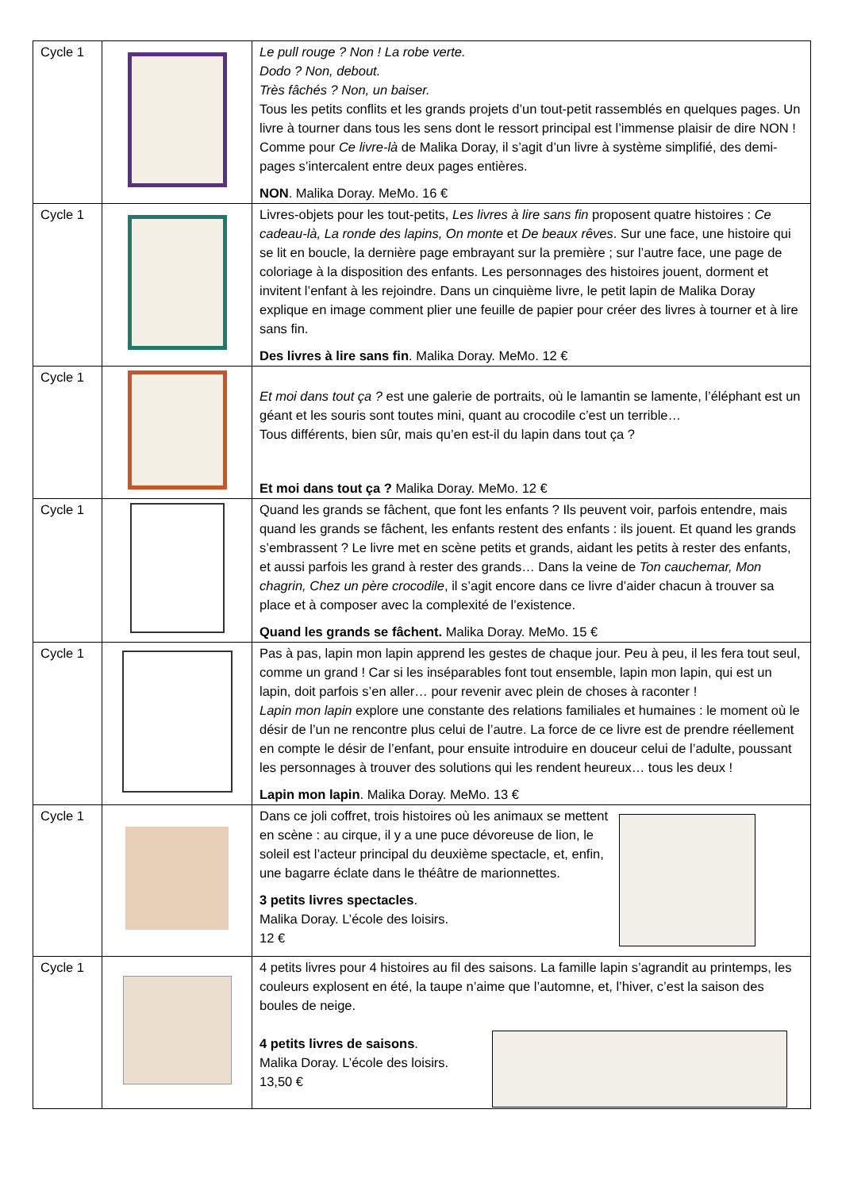| Cycle 1 | | Le pull rouge ? Non ! La robe verte. Dodo ? Non, debout. Très fâchés ? Non, un baiser. Tous les petits conflits et les grands projets d’un tout-petit rassemblés en quelques pages. Un livre à tourner dans tous les sens dont le ressort principal est l’immense plaisir de dire NON ! Comme pour Ce livre-là de Malika Doray, il s’agit d’un livre à système simplifié, des demi-pages s’intercalent entre deux pages entières. NON . Malika Doray. MeMo. 16 € |
| Cycle 1 | | Livres-objets pour les tout-petits, Les livres à lire sans fin proposent quatre histoires : Ce cadeau-là, La ronde des lapins, On monte et De beaux rêves . Sur une face, une histoire qui se lit en boucle, la dernière page embrayant sur la première ; sur l’autre face, une page de coloriage à la disposition des enfants. Les personnages des histoires jouent, dorment et invitent l’enfant à les rejoindre. Dans un cinquième livre, le petit lapin de Malika Doray explique en image comment plier une feuille de papier pour créer des livres à tourner et à lire sans fin. Des livres à lire sans fin . Malika Doray. MeMo. 12 € |
| Cycle 1 | | Et moi dans tout ça ? est une galerie de portraits, où le lamantin se lamente, l’éléphant est un géant et les souris sont toutes mini, quant au crocodile c’est un terrible… Tous différents, bien sûr, mais qu’en est-il du lapin dans tout ça ? Et moi dans tout ça ? Malika Doray. MeMo. 12 € |
| Cycle 1 | | Quand les grands se fâchent, que font les enfants ? Ils peuvent voir, parfois entendre, mais quand les grands se fâchent, les enfants restent des enfants : ils jouent. Et quand les grands s’embrassent ? Le livre met en scène petits et grands, aidant les petits à rester des enfants, et aussi parfois les grand à rester des grands… Dans la veine de Ton cauchemar, Mon chagrin, Chez un père crocodile , il s’agit encore dans ce livre d’aider chacun à trouver sa place et à composer avec la complexité de l’existence. Quand les grands se fâchent. Malika Doray. MeMo. 15 € |
| Cycle 1 | | Pas à pas, lapin mon lapin apprend les gestes de chaque jour. Peu à peu, il les fera tout seul, comme un grand ! Car si les inséparables font tout ensemble, lapin mon lapin, qui est un lapin, doit parfois s’en aller… pour revenir avec plein de choses à raconter ! Lapin mon lapin explore une constante des relations familiales et humaines : le moment où le désir de l’un ne rencontre plus celui de l’autre. La force de ce livre est de prendre réellement en compte le désir de l’enfant, pour ensuite introduire en douceur celui de l’adulte, poussant les personnages à trouver des solutions qui les rendent heureux… tous les deux ! Lapin mon lapin . Malika Doray. MeMo. 13 € |
| Cycle 1 | | Dans ce joli coffret, trois histoires où les animaux se mettent en scène : au cirque, il y a une puce dévoreuse de lion, le soleil est l’acteur principal du deuxième spectacle, et, enfin, une bagarre éclate dans le théâtre de marionnettes. 3 petits livres spectacles . Malika Doray. L’école des loisirs. 12 € |
| Cycle 1 | | 4 petits livres pour 4 histoires au fil des saisons. La famille lapin s’agrandit au printemps, les couleurs explosent en été, la taupe n’aime que l’automne, et, l’hiver, c’est la saison des boules de neige. 4 petits livres de saisons . Malika Doray. L’école des loisirs. 13,50 € |